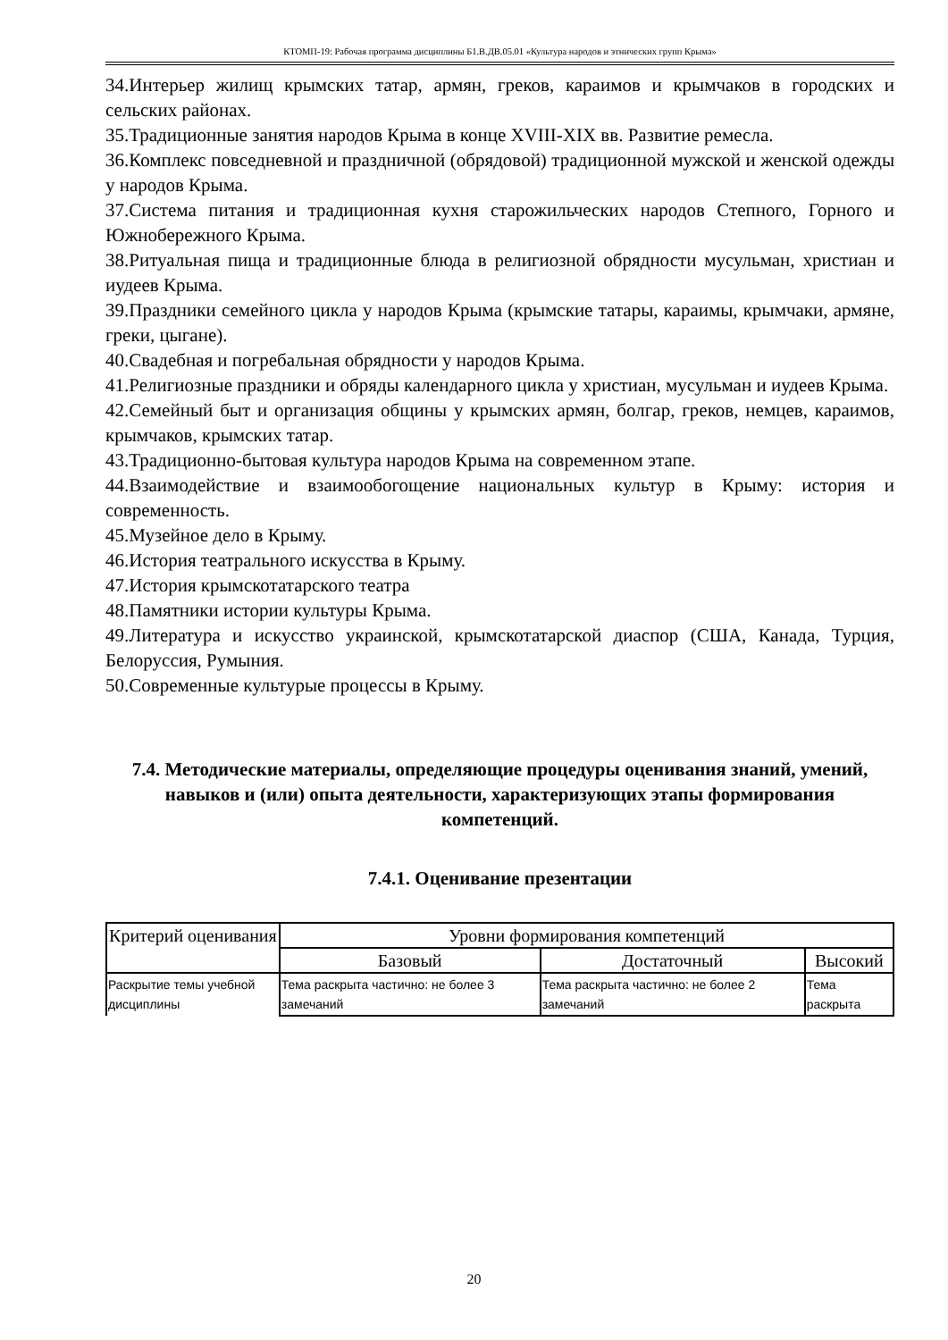КТОМП-19: Рабочая программа дисциплины Б1.В.ДВ.05.01 «Культура народов и этнических групп Крыма»
34.Интерьер жилищ крымских татар, армян, греков, караимов и крымчаков в городских и сельских районах.
35.Традиционные занятия народов Крыма в конце XVIII-XIX вв. Развитие ремесла.
36.Комплекс повседневной и праздничной (обрядовой) традиционной мужской и женской одежды у народов Крыма.
37.Система питания и традиционная кухня старожильческих народов Степного, Горного и Южнобережного Крыма.
38.Ритуальная пища и традиционные блюда в религиозной обрядности мусульман, христиан и иудеев Крыма.
39.Праздники семейного цикла у народов Крыма (крымские татары, караимы, крымчаки, армяне, греки, цыгане).
40.Свадебная и погребальная обрядности у народов Крыма.
41.Религиозные праздники и обряды календарного цикла у христиан, мусульман и иудеев Крыма.
42.Семейный быт и организация общины у крымских армян, болгар, греков, немцев, караимов, крымчаков, крымских татар.
43.Традиционно-бытовая культура народов Крыма на современном этапе.
44.Взаимодействие и взаимообогощение национальных культур в Крыму: история и современность.
45.Музейное дело в Крыму.
46.История театрального искусства в Крыму.
47.История крымскотатарского театра
48.Памятники истории культуры Крыма.
49.Литература и искусство украинской, крымскотатарской диаспор (США, Канада, Турция, Белоруссия, Румыния.
50.Современные культурые процессы в Крыму.
7.4. Методические материалы, определяющие процедуры оценивания знаний, умений, навыков и (или) опыта деятельности, характеризующих этапы формирования компетенций.
7.4.1. Оценивание презентации
| Критерий оценивания | Уровни формирования компетенций | | |
| --- | --- | --- | --- |
| | Базовый | Достаточный | Высокий |
| Раскрытие темы учебной дисциплины | Тема раскрыта частично: не более 3 замечаний | Тема раскрыта частично: не более 2 замечаний | Тема раскрыта |
20